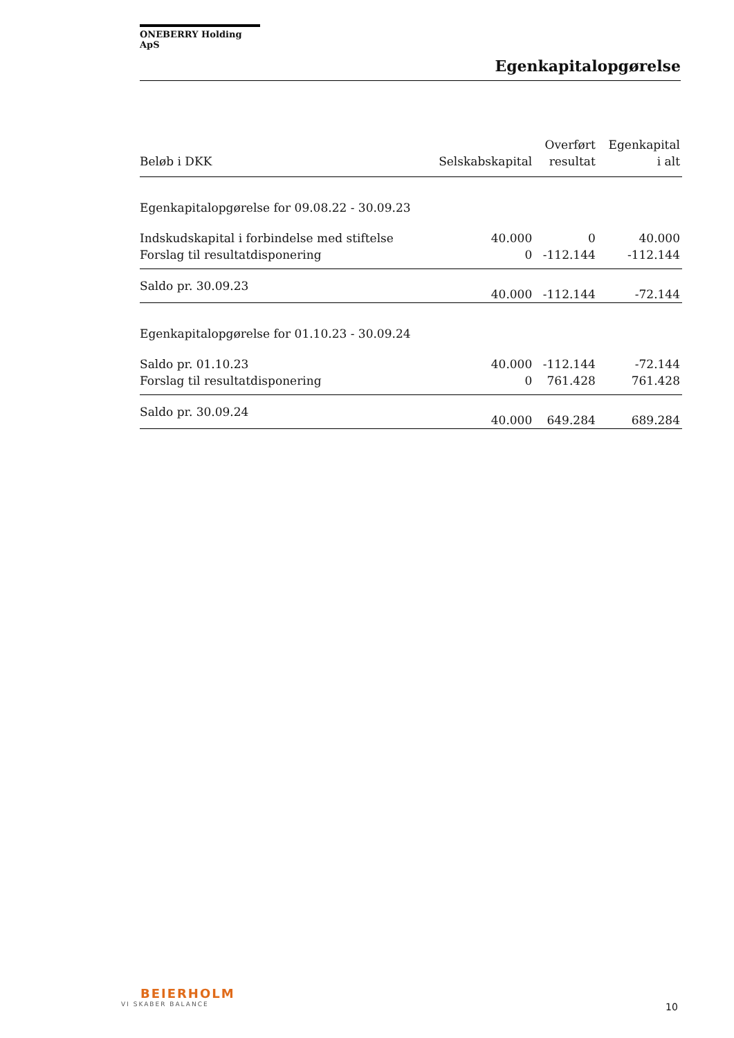ONEBERRY Holding ApS
Egenkapitalopgørelse
| Beløb i DKK | Selskabskapital | Overført resultat | Egenkapital i alt |
| --- | --- | --- | --- |
| Egenkapitalopgørelse for 09.08.22 - 30.09.23 | | | |
| Indskudskapital i forbindelse med stiftelse | 40.000 | 0 | 40.000 |
| Forslag til resultatdisponering | 0 | -112.144 | -112.144 |
| Saldo pr. 30.09.23 | 40.000 | -112.144 | -72.144 |
| Egenkapitalopgørelse for 01.10.23 - 30.09.24 | | | |
| Saldo pr. 01.10.23 | 40.000 | -112.144 | -72.144 |
| Forslag til resultatdisponering | 0 | 761.428 | 761.428 |
| Saldo pr. 30.09.24 | 40.000 | 649.284 | 689.284 |
BEIERHOLM
VI SKABER BALANCE
10